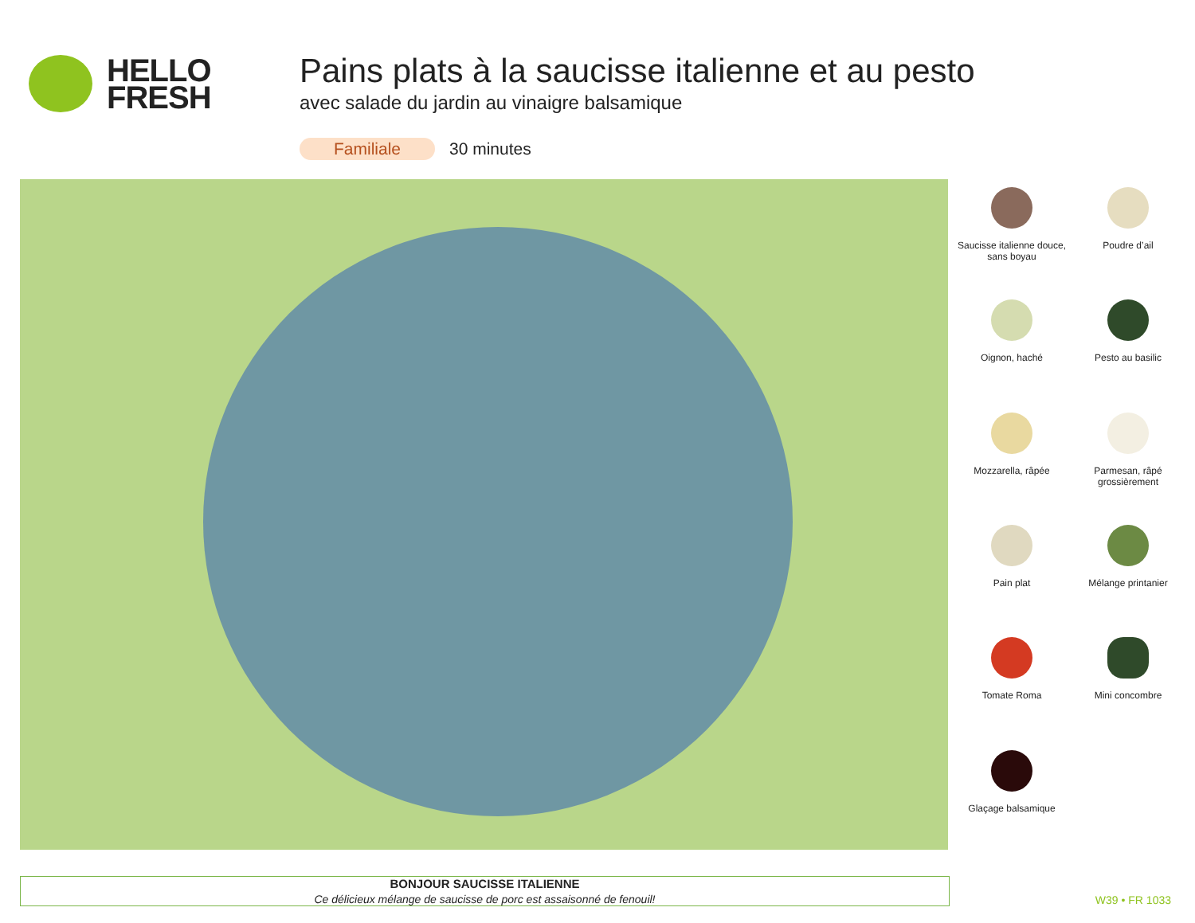HELLO
FRESH
Pains plats à la saucisse italienne et au pesto
avec salade du jardin au vinaigre balsamique
Familiale 30 minutes
Saucisse italienne douce, sans boyau
Poudre d’ail
Oignon, haché
Pesto au basilic
Mozzarella, râpée
Parmesan, râpé grossièrement
Pain plat
Mélange printanier
Tomate Roma
Mini concombre
Glaçage balsamique
BONJOUR SAUCISSE ITALIENNE
Ce délicieux mélange de saucisse de porc est assaisonné de fenouil!
W39 • FR 1033